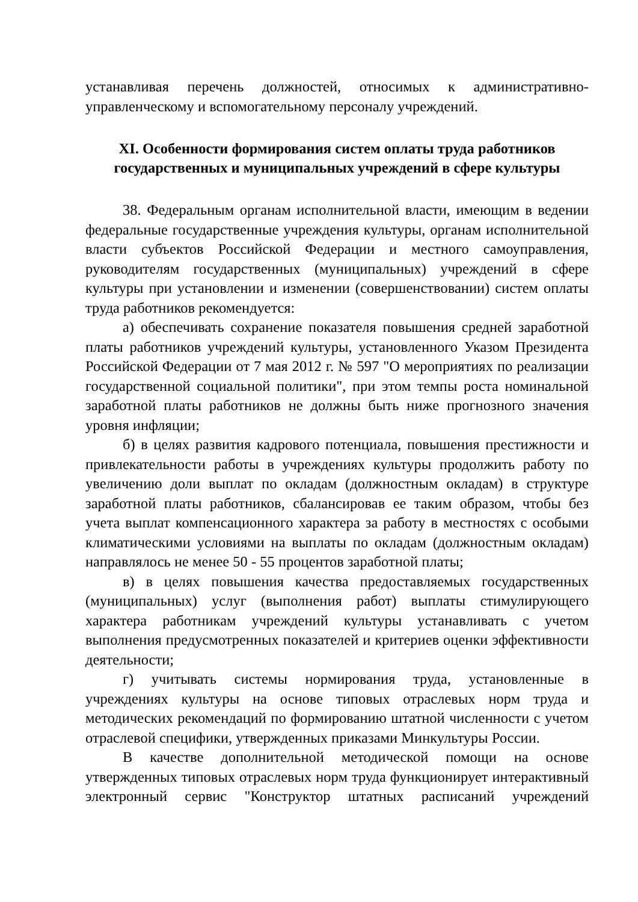устанавливая перечень должностей, относимых к административно-управленческому и вспомогательному персоналу учреждений.
XI. Особенности формирования систем оплаты труда работников
государственных и муниципальных учреждений в сфере культуры
38. Федеральным органам исполнительной власти, имеющим в ведении федеральные государственные учреждения культуры, органам исполнительной власти субъектов Российской Федерации и местного самоуправления, руководителям государственных (муниципальных) учреждений в сфере культуры при установлении и изменении (совершенствовании) систем оплаты труда работников рекомендуется:
а) обеспечивать сохранение показателя повышения средней заработной платы работников учреждений культуры, установленного Указом Президента Российской Федерации от 7 мая 2012 г. № 597 "О мероприятиях по реализации государственной социальной политики", при этом темпы роста номинальной заработной платы работников не должны быть ниже прогнозного значения уровня инфляции;
б) в целях развития кадрового потенциала, повышения престижности и привлекательности работы в учреждениях культуры продолжить работу по увеличению доли выплат по окладам (должностным окладам) в структуре заработной платы работников, сбалансировав ее таким образом, чтобы без учета выплат компенсационного характера за работу в местностях с особыми климатическими условиями на выплаты по окладам (должностным окладам) направлялось не менее 50 - 55 процентов заработной платы;
в) в целях повышения качества предоставляемых государственных (муниципальных) услуг (выполнения работ) выплаты стимулирующего характера работникам учреждений культуры устанавливать с учетом выполнения предусмотренных показателей и критериев оценки эффективности деятельности;
г) учитывать системы нормирования труда, установленные в учреждениях культуры на основе типовых отраслевых норм труда и методических рекомендаций по формированию штатной численности с учетом отраслевой специфики, утвержденных приказами Минкультуры России.
В качестве дополнительной методической помощи на основе утвержденных типовых отраслевых норм труда функционирует интерактивный электронный сервис "Конструктор штатных расписаний учреждений